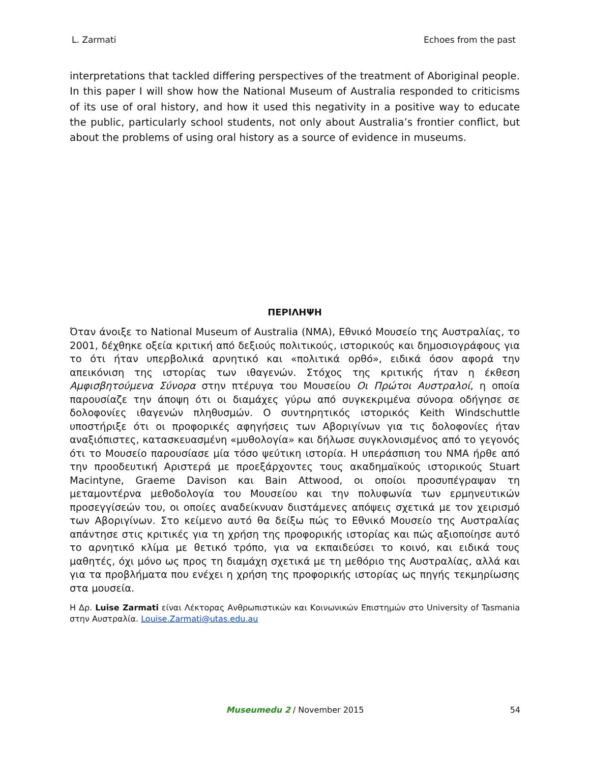L. Zarmati Echoes from the past
interpretations that tackled differing perspectives of the treatment of Aboriginal people. In this paper I will show how the National Museum of Australia responded to criticisms of its use of oral history, and how it used this negativity in a positive way to educate the public, particularly school students, not only about Australia’s frontier conflict, but about the problems of using oral history as a source of evidence in museums.
ΠΕΡΙΛΗΨΗ
Όταν άνοιξε το National Museum of Australia (NMA), Εθνικό Μουσείο της Αυστραλίας, το 2001, δέχθηκε οξεία κριτική από δεξιούς πολιτικούς, ιστορικούς και δημοσιογράφους για το ότι ήταν υπερβολικά αρνητικό και «πολιτικά ορθό», ειδικά όσον αφορά την απεικόνιση της ιστορίας των ιθαγενών. Στόχος της κριτικής ήταν η έκθεση Αμφισβητούμενα Σύνορα στην πτέρυγα του Μουσείου Οι Πρώτοι Αυστραλοί, η οποία παρουσίαζε την άποψη ότι οι διαμάχες γύρω από συγκεκριμένα σύνορα οδήγησε σε δολοφονίες ιθαγενών πληθυσμών. Ο συντηρητικός ιστορικός Keith Windschuttle υποστήριξε ότι οι προφορικές αφηγήσεις των Αβοριγίνων για τις δολοφονίες ήταν αναξιόπιστες, κατασκευασμένη «μυθολογία» και δήλωσε συγκλονισμένος από το γεγονός ότι το Μουσείο παρουσίασε μία τόσο ψεύτικη ιστορία. Η υπεράσπιση του NMA ήρθε από την προοδευτική Αριστερά με προεξάρχοντες τους ακαδημαϊκούς ιστορικούς Stuart Macintyne, Graeme Davison και Bain Attwood, οι οποίοι προσυπέγραψαν τη μεταμοντέρνα μεθοδολογία του Μουσείου και την πολυφωνία των ερμηνευτικών προσεγγίσεών του, οι οποίες αναδείκνυαν διιστάμενες απόψεις σχετικά με τον χειρισμό των Αβοριγίνων. Στο κείμενο αυτό θα δείξω πώς το Εθνικό Μουσείο της Αυστραλίας απάντησε στις κριτικές για τη χρήση της προφορικής ιστορίας και πώς αξιοποίησε αυτό το αρνητικό κλίμα με θετικό τρόπο, για να εκπαιδεύσει το κοινό, και ειδικά τους μαθητές, όχι μόνο ως προς τη διαμάχη σχετικά με τη μεθόριο της Αυστραλίας, αλλά και για τα προβλήματα που ενέχει η χρήση της προφορικής ιστορίας ως πηγής τεκμηρίωσης στα μουσεία.
Η Δρ. Luise Zarmati είναι Λέκτορας Ανθρωπιστικών και Κοινωνικών Επιστημών στο University of Tasmania στην Αυστραλία. Louise.Zarmati@utas.edu.au
Museumedu 2 / November 2015
54